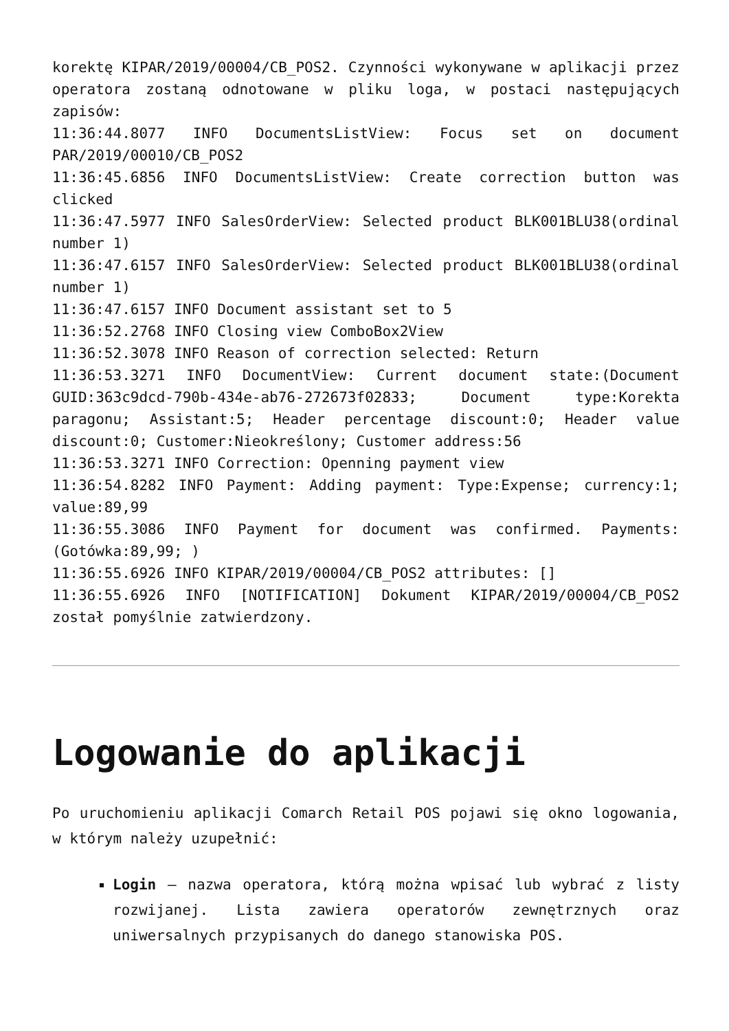korektę KIPAR/2019/00004/CB_POS2. Czynności wykonywane w aplikacji przez operatora zostaną odnotowane w pliku loga, w postaci następujących zapisów:
11:36:44.8077 INFO DocumentsListView: Focus set on document PAR/2019/00010/CB_POS2
11:36:45.6856 INFO DocumentsListView: Create correction button was clicked
11:36:47.5977 INFO SalesOrderView: Selected product BLK001BLU38(ordinal number 1)
11:36:47.6157 INFO SalesOrderView: Selected product BLK001BLU38(ordinal number 1)
11:36:47.6157 INFO Document assistant set to 5
11:36:52.2768 INFO Closing view ComboBox2View
11:36:52.3078 INFO Reason of correction selected: Return
11:36:53.3271 INFO DocumentView: Current document state:(Document GUID:363c9dcd-790b-434e-ab76-272673f02833; Document type:Korekta paragonu; Assistant:5; Header percentage discount:0; Header value discount:0; Customer:Nieokreślony; Customer address:56
11:36:53.3271 INFO Correction: Openning payment view
11:36:54.8282 INFO Payment: Adding payment: Type:Expense; currency:1; value:89,99
11:36:55.3086 INFO Payment for document was confirmed. Payments:(Gotówka:89,99; )
11:36:55.6926 INFO KIPAR/2019/00004/CB_POS2 attributes: []
11:36:55.6926 INFO [NOTIFICATION] Dokument KIPAR/2019/00004/CB_POS2 został pomyślnie zatwierdzony.
Logowanie do aplikacji
Po uruchomieniu aplikacji Comarch Retail POS pojawi się okno logowania, w którym należy uzupełnić:
Login – nazwa operatora, którą można wpisać lub wybrać z listy rozwijanej. Lista zawiera operatorów zewnętrznych oraz uniwersalnych przypisanych do danego stanowiska POS.